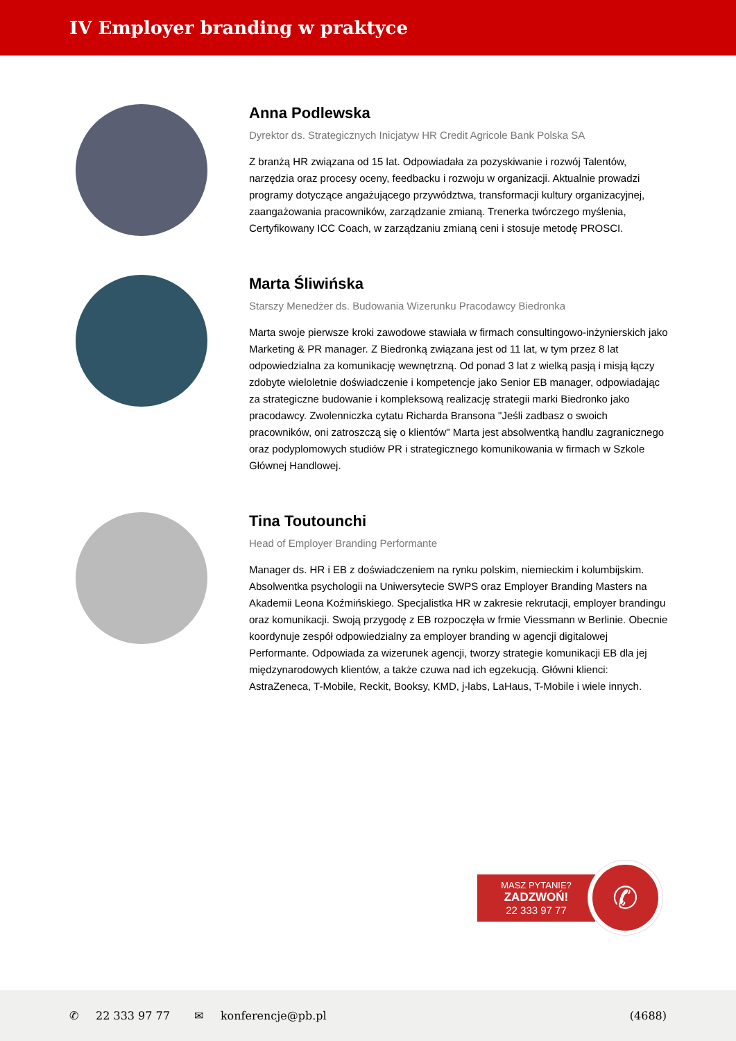IV Employer branding w praktyce
Anna Podlewska
Dyrektor ds. Strategicznych Inicjatyw HR Credit Agricole Bank Polska SA
Z branżą HR związana od 15 lat. Odpowiadała za pozyskiwanie i rozwój Talentów, narzędzia oraz procesy oceny, feedbacku i rozwoju w organizacji. Aktualnie prowadzi programy dotyczące angażującego przywództwa, transformacji kultury organizacyjnej, zaangażowania pracowników, zarządzanie zmianą. Trenerka twórczego myślenia, Certyfikowany ICC Coach, w zarządzaniu zmianą ceni i stosuje metodę PROSCI.
Marta Śliwińska
Starszy Menedżer ds. Budowania Wizerunku Pracodawcy Biedronka
Marta swoje pierwsze kroki zawodowe stawiała w firmach consultingowo-inżynierskich jako Marketing & PR manager. Z Biedronką związana jest od 11 lat, w tym przez 8 lat odpowiedzialna za komunikację wewnętrzną. Od ponad 3 lat z wielką pasją i misją łączy zdobyte wieloletnie doświadczenie i kompetencje jako Senior EB manager, odpowiadając za strategiczne budowanie i kompleksową realizację strategii marki Biedronko jako pracodawcy. Zwolenniczka cytatu Richarda Bransona "Jeśli zadbasz o swoich pracowników, oni zatroszczą się o klientów" Marta jest absolwentką handlu zagranicznego oraz podyplomowych studiów PR i strategicznego komunikowania w firmach w Szkole Głównej Handlowej.
Tina Toutounchi
Head of Employer Branding Performante
Manager ds. HR i EB z doświadczeniem na rynku polskim, niemieckim i kolumbijskim. Absolwentka psychologii na Uniwersytecie SWPS oraz Employer Branding Masters na Akademii Leona Koźmińskiego. Specjalistka HR w zakresie rekrutacji, employer brandingu oraz komunikacji. Swoją przygodę z EB rozpoczęła w frmie Viessmann w Berlinie. Obecnie koordynuje zespół odpowiedzialny za employer branding w agencji digitalowej Performante. Odpowiada za wizerunek agencji, tworzy strategie komunikacji EB dla jej międzynarodowych klientów, a także czuwa nad ich egzekucją. Główni klienci: AstraZeneca, T-Mobile, Reckit, Booksy, KMD, j-labs, LaHaus, T-Mobile i wiele innych.
MASZ PYTANIE?
ZADZWOŃ!
22 333 97 77
✆
✆ 22 333 97 77 ✉ konferencje@pb.pl (4688)